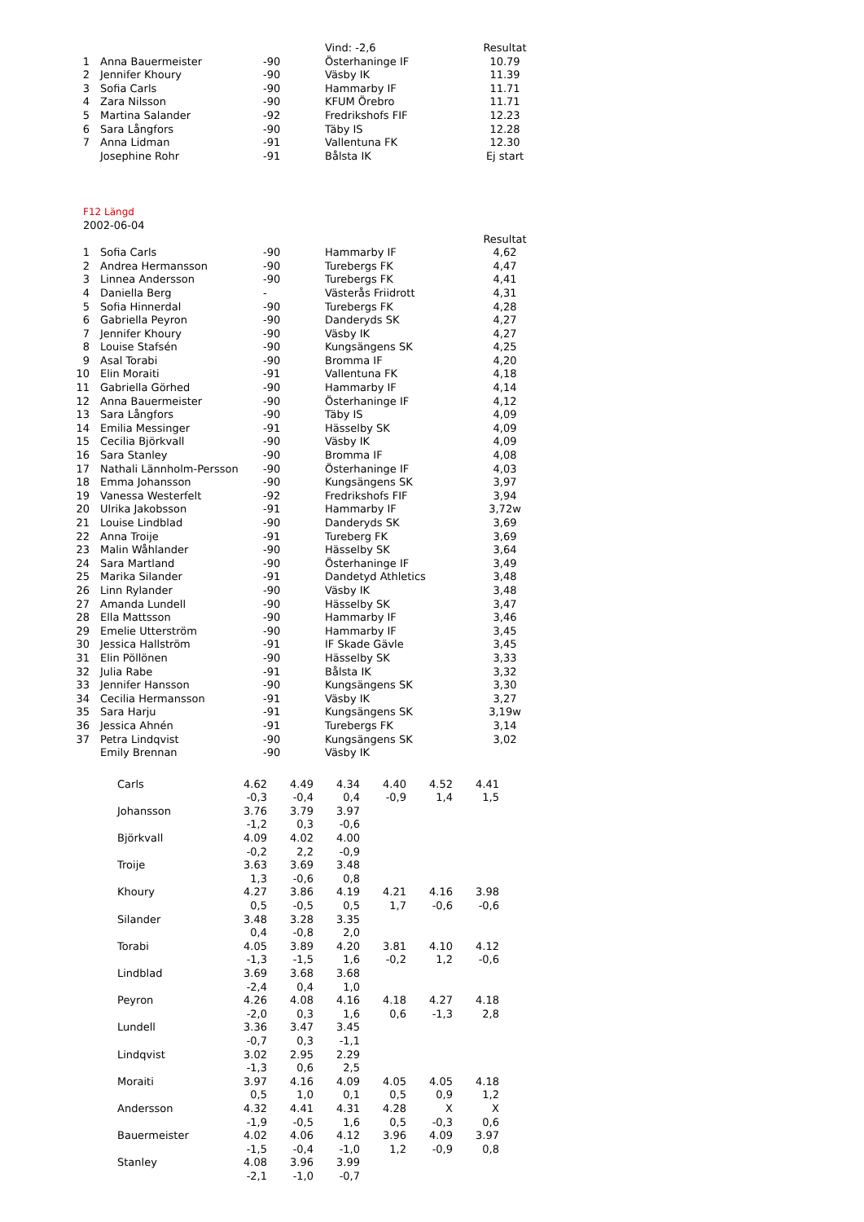| | | | Vind: -2,6 | Resultat |
| 1 | Anna Bauermeister | -90 | Österhaninge IF | 10.79 |
| 2 | Jennifer Khoury | -90 | Väsby IK | 11.39 |
| 3 | Sofia Carls | -90 | Hammarby IF | 11.71 |
| 4 | Zara Nilsson | -90 | KFUM Örebro | 11.71 |
| 5 | Martina Salander | -92 | Fredrikshofs FIF | 12.23 |
| 6 | Sara Långfors | -90 | Täby IS | 12.28 |
| 7 | Anna Lidman | -91 | Vallentuna FK | 12.30 |
| | Josephine Rohr | -91 | Bålsta IK | Ej start |
F12 Längd
2002-06-04
| | | | | Resultat |
| 1 | Sofia Carls | -90 | Hammarby IF | 4,62 |
| 2 | Andrea Hermansson | -90 | Turebergs FK | 4,47 |
| 3 | Linnea Andersson | -90 | Turebergs FK | 4,41 |
| 4 | Daniella Berg | - | Västerås Friidrott | 4,31 |
| 5 | Sofia Hinnerdal | -90 | Turebergs FK | 4,28 |
| 6 | Gabriella Peyron | -90 | Danderyds SK | 4,27 |
| 7 | Jennifer Khoury | -90 | Väsby IK | 4,27 |
| 8 | Louise Stafsén | -90 | Kungsängens SK | 4,25 |
| 9 | Asal Torabi | -90 | Bromma IF | 4,20 |
| 10 | Elin Moraiti | -91 | Vallentuna FK | 4,18 |
| 11 | Gabriella Görhed | -90 | Hammarby IF | 4,14 |
| 12 | Anna Bauermeister | -90 | Österhaninge IF | 4,12 |
| 13 | Sara Långfors | -90 | Täby IS | 4,09 |
| 14 | Emilia Messinger | -91 | Hässelby SK | 4,09 |
| 15 | Cecilia Björkvall | -90 | Väsby IK | 4,09 |
| 16 | Sara Stanley | -90 | Bromma IF | 4,08 |
| 17 | Nathali Lännholm-Persson | -90 | Österhaninge IF | 4,03 |
| 18 | Emma Johansson | -90 | Kungsängens SK | 3,97 |
| 19 | Vanessa Westerfelt | -92 | Fredrikshofs FIF | 3,94 |
| 20 | Ulrika Jakobsson | -91 | Hammarby IF | 3,72w |
| 21 | Louise Lindblad | -90 | Danderyds SK | 3,69 |
| 22 | Anna Troije | -91 | Tureberg FK | 3,69 |
| 23 | Malin Wåhlander | -90 | Hässelby SK | 3,64 |
| 24 | Sara Martland | -90 | Österhaninge IF | 3,49 |
| 25 | Marika Silander | -91 | Dandetyd Athletics | 3,48 |
| 26 | Linn Rylander | -90 | Väsby IK | 3,48 |
| 27 | Amanda Lundell | -90 | Hässelby SK | 3,47 |
| 28 | Ella Mattsson | -90 | Hammarby IF | 3,46 |
| 29 | Emelie Utterström | -90 | Hammarby IF | 3,45 |
| 30 | Jessica Hallström | -91 | IF Skade Gävle | 3,45 |
| 31 | Elin Pöllönen | -90 | Hässelby SK | 3,33 |
| 32 | Julia Rabe | -91 | Bålsta IK | 3,32 |
| 33 | Jennifer Hansson | -90 | Kungsängens SK | 3,30 |
| 34 | Cecilia Hermansson | -91 | Väsby IK | 3,27 |
| 35 | Sara Harju | -91 | Kungsängens SK | 3,19w |
| 36 | Jessica Ahnén | -91 | Turebergs FK | 3,14 |
| 37 | Petra Lindqvist | -90 | Kungsängens SK | 3,02 |
| | Emily Brennan | -90 | Väsby IK | |
| Carls | 4.62 | 4.49 | 4.34 | 4.40 | 4.52 | 4.41 |
| | -0,3 | -0,4 | 0,4 | -0,9 | 1,4 | 1,5 |
| Johansson | 3.76 | 3.79 | 3.97 | | | |
| | -1,2 | 0,3 | -0,6 | | | |
| Björkvall | 4.09 | 4.02 | 4.00 | | | |
| | -0,2 | 2,2 | -0,9 | | | |
| Troije | 3.63 | 3.69 | 3.48 | | | |
| | 1,3 | -0,6 | 0,8 | | | |
| Khoury | 4.27 | 3.86 | 4.19 | 4.21 | 4.16 | 3.98 |
| | 0,5 | -0,5 | 0,5 | 1,7 | -0,6 | -0,6 |
| Silander | 3.48 | 3.28 | 3.35 | | | |
| | 0,4 | -0,8 | 2,0 | | | |
| Torabi | 4.05 | 3.89 | 4.20 | 3.81 | 4.10 | 4.12 |
| | -1,3 | -1,5 | 1,6 | -0,2 | 1,2 | -0,6 |
| Lindblad | 3.69 | 3.68 | 3.68 | | | |
| | -2,4 | 0,4 | 1,0 | | | |
| Peyron | 4.26 | 4.08 | 4.16 | 4.18 | 4.27 | 4.18 |
| | -2,0 | 0,3 | 1,6 | 0,6 | -1,3 | 2,8 |
| Lundell | 3.36 | 3.47 | 3.45 | | | |
| | -0,7 | 0,3 | -1,1 | | | |
| Lindqvist | 3.02 | 2.95 | 2.29 | | | |
| | -1,3 | 0,6 | 2,5 | | | |
| Moraiti | 3.97 | 4.16 | 4.09 | 4.05 | 4.05 | 4.18 |
| | 0,5 | 1,0 | 0,1 | 0,5 | 0,9 | 1,2 |
| Andersson | 4.32 | 4.41 | 4.31 | 4.28 | X | X |
| | -1,9 | -0,5 | 1,6 | 0,5 | -0,3 | 0,6 |
| Bauermeister | 4.02 | 4.06 | 4.12 | 3.96 | 4.09 | 3.97 |
| | -1,5 | -0,4 | -1,0 | 1,2 | -0,9 | 0,8 |
| Stanley | 4.08 | 3.96 | 3.99 | | | |
| | -2,1 | -1,0 | -0,7 | | | |